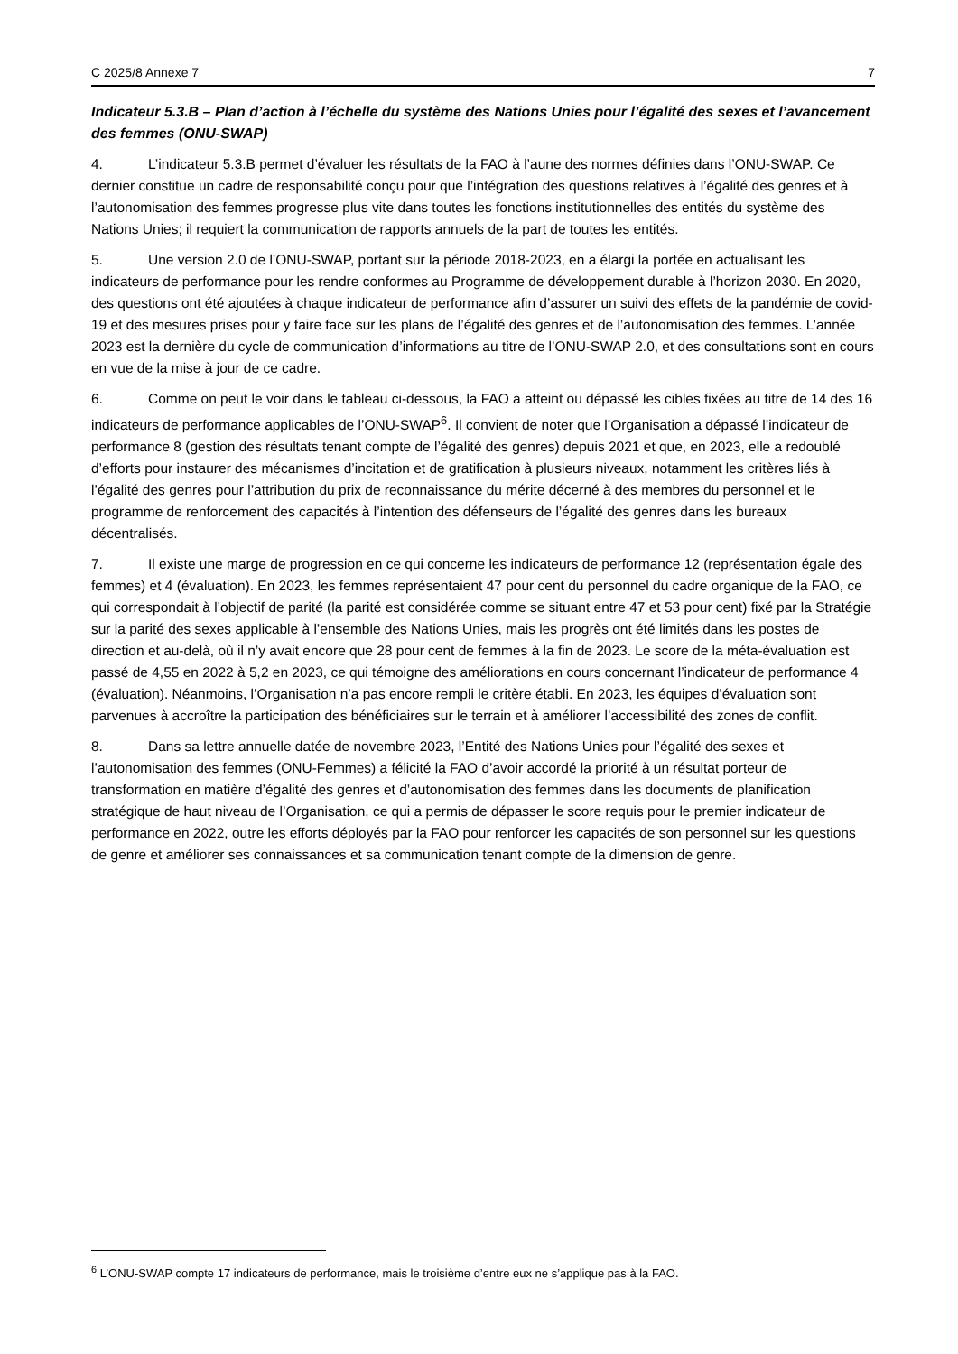C 2025/8 Annexe 7 7
Indicateur 5.3.B – Plan d’action à l’échelle du système des Nations Unies pour l’égalité des sexes et l’avancement des femmes (ONU-SWAP)
4. L’indicateur 5.3.B permet d’évaluer les résultats de la FAO à l’aune des normes définies dans l’ONU-SWAP. Ce dernier constitue un cadre de responsabilité conçu pour que l’intégration des questions relatives à l’égalité des genres et à l’autonomisation des femmes progresse plus vite dans toutes les fonctions institutionnelles des entités du système des Nations Unies; il requiert la communication de rapports annuels de la part de toutes les entités.
5. Une version 2.0 de l’ONU-SWAP, portant sur la période 2018-2023, en a élargi la portée en actualisant les indicateurs de performance pour les rendre conformes au Programme de développement durable à l’horizon 2030. En 2020, des questions ont été ajoutées à chaque indicateur de performance afin d’assurer un suivi des effets de la pandémie de covid-19 et des mesures prises pour y faire face sur les plans de l’égalité des genres et de l’autonomisation des femmes. L’année 2023 est la dernière du cycle de communication d’informations au titre de l’ONU-SWAP 2.0, et des consultations sont en cours en vue de la mise à jour de ce cadre.
6. Comme on peut le voir dans le tableau ci-dessous, la FAO a atteint ou dépassé les cibles fixées au titre de 14 des 16 indicateurs de performance applicables de l’ONU-SWAP<sup>6</sup>. Il convient de noter que l’Organisation a dépassé l’indicateur de performance 8 (gestion des résultats tenant compte de l’égalité des genres) depuis 2021 et que, en 2023, elle a redoublé d’efforts pour instaurer des mécanismes d’incitation et de gratification à plusieurs niveaux, notamment les critères liés à l’égalité des genres pour l’attribution du prix de reconnaissance du mérite décerné à des membres du personnel et le programme de renforcement des capacités à l’intention des défenseurs de l’égalité des genres dans les bureaux décentralisés.
7. Il existe une marge de progression en ce qui concerne les indicateurs de performance 12 (représentation égale des femmes) et 4 (évaluation). En 2023, les femmes représentaient 47 pour cent du personnel du cadre organique de la FAO, ce qui correspondait à l’objectif de parité (la parité est considérée comme se situant entre 47 et 53 pour cent) fixé par la Stratégie sur la parité des sexes applicable à l’ensemble des Nations Unies, mais les progrès ont été limités dans les postes de direction et au-delà, où il n’y avait encore que 28 pour cent de femmes à la fin de 2023. Le score de la méta-évaluation est passé de 4,55 en 2022 à 5,2 en 2023, ce qui témoigne des améliorations en cours concernant l’indicateur de performance 4 (évaluation). Néanmoins, l’Organisation n’a pas encore rempli le critère établi. En 2023, les équipes d’évaluation sont parvenues à accroître la participation des bénéficiaires sur le terrain et à améliorer l’accessibilité des zones de conflit.
8. Dans sa lettre annuelle datée de novembre 2023, l’Entité des Nations Unies pour l’égalité des sexes et l’autonomisation des femmes (ONU-Femmes) a félicité la FAO d’avoir accordé la priorité à un résultat porteur de transformation en matière d’égalité des genres et d’autonomisation des femmes dans les documents de planification stratégique de haut niveau de l’Organisation, ce qui a permis de dépasser le score requis pour le premier indicateur de performance en 2022, outre les efforts déployés par la FAO pour renforcer les capacités de son personnel sur les questions de genre et améliorer ses connaissances et sa communication tenant compte de la dimension de genre.
<sup>6</sup> L’ONU-SWAP compte 17 indicateurs de performance, mais le troisième d’entre eux ne s’applique pas à la FAO.